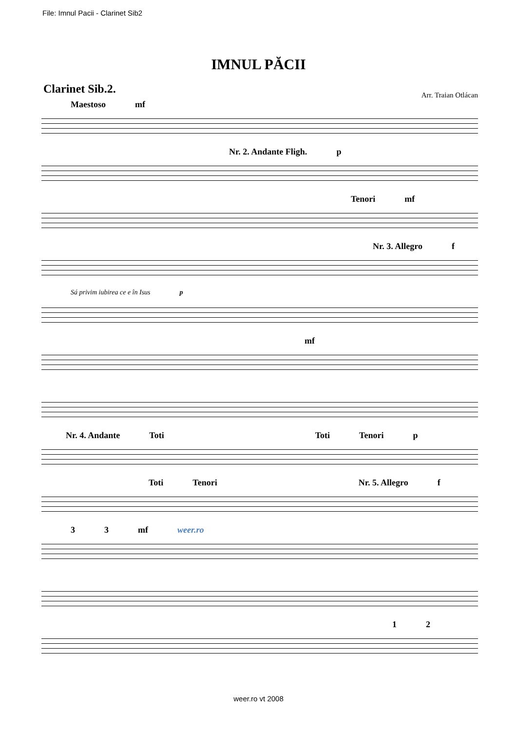File: Imnul Pacii - Clarinet Sib2
IMNUL PĂCII
Clarinet Sib.2. Arr. Traian Otlácan
Maestoso mf
Nr. 2. Andante Fligh. p
Tenori mf
Nr. 3. Allegro f
Sá privim iubirea ce e în Isus p
mf
Nr. 4. Andante Toti Toti Tenori p
Toti Tenori Nr. 5. Allegro f
3 3 mf weer.ro
1 2
weer.ro vt 2008